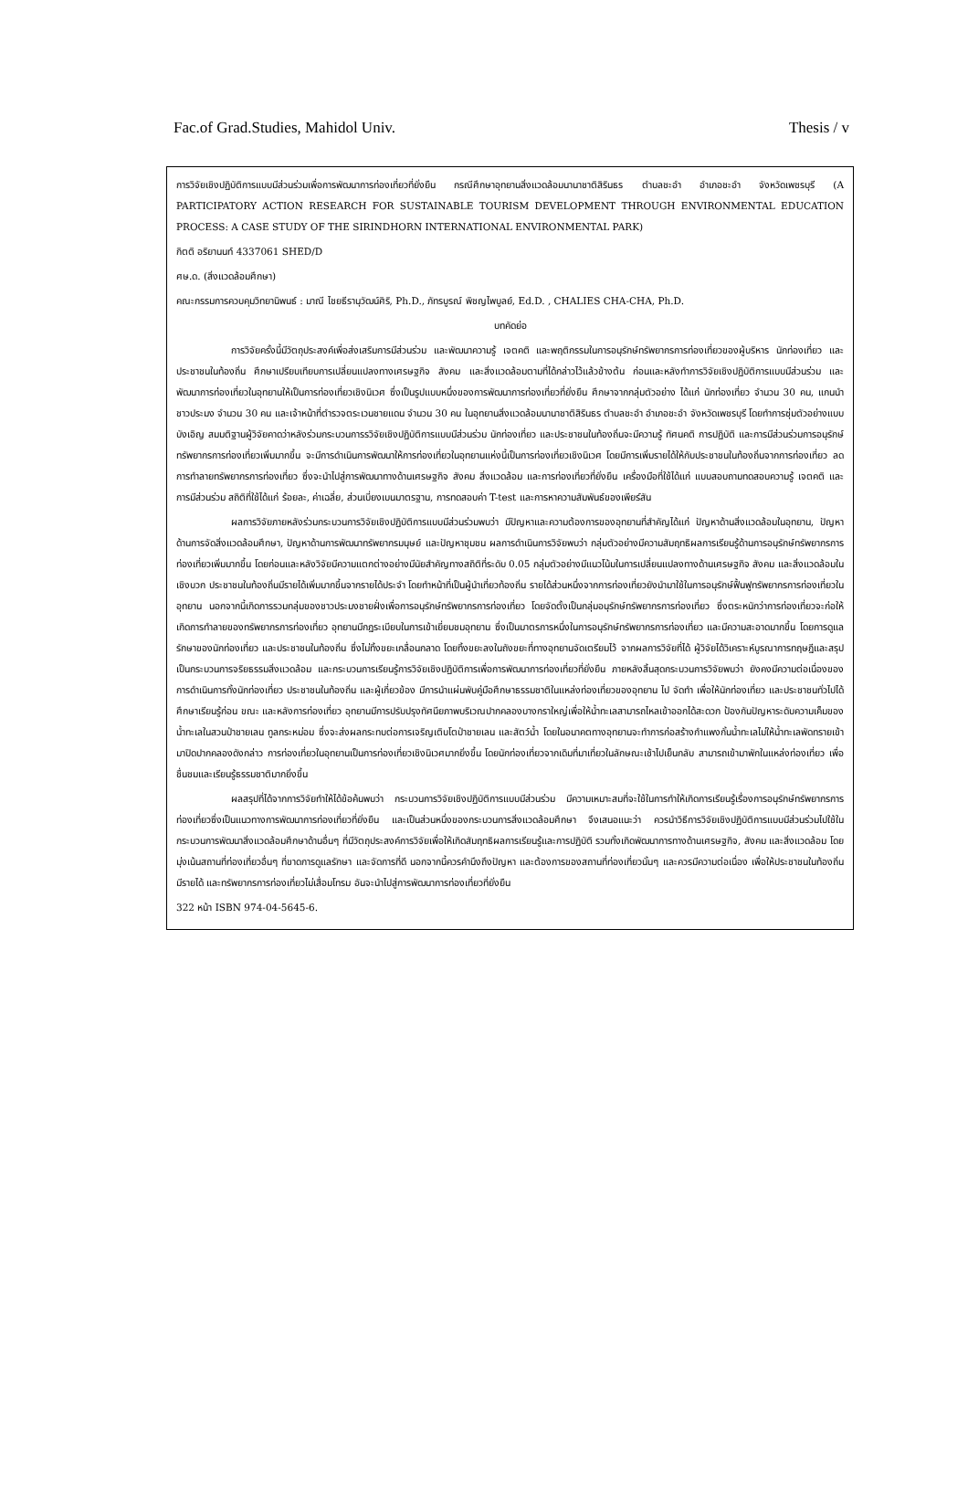Fac.of Grad.Studies, Mahidol Univ. Thesis / v
การวิจัยเชิงปฏิบัติการแบบมีส่วนร่วมเพื่อการพัฒนาการท่องเที่ยวที่ยั่งยืน กรณีศึกษาอุทยานสิ่งแวดล้อมนานาชาติสิรินธร ตำบลชะอำ อำเภอชะอำ จังหวัดเพชรบุรี (A PARTICIPATORY ACTION RESEARCH FOR SUSTAINABLE TOURISM DEVELOPMENT THROUGH ENVIRONMENTAL EDUCATION PROCESS: A CASE STUDY OF THE SIRINDHORN INTERNATIONAL ENVIRONMENTAL PARK)
กิตติ อริยานนท์ 4337061 SHED/D
ศษ.ด. (สิ่งแวดล้อมศึกษา)
คณะกรรมการควบคุมวิทยานิพนธ์ : มาณี ไชยธีรานุวัฒน์ศิริ, Ph.D., ภัทรบูรณ์ พิชญไพบูลย์, Ed.D. , CHALIES CHA-CHA, Ph.D.
บทคัดย่อ
การวิจัยครั้งนี้มีวัตถุประสงค์เพื่อส่งเสริมการมีส่วนร่วม และพัฒนาความรู้ เจตคติ และพฤติกรรมในการอนุรักษ์ทรัพยากรการท่องเที่ยวของผู้บริหาร นักท่องเที่ยว และประชาชนในท้องถิ่น ศึกษาเปรียบเทียบการเปลี่ยนแปลงทางเศรษฐกิจ สังคม และสิ่งแวดล้อมตามที่ได้กล่าวไว้แล้วข้างต้น ก่อนและหลังทำการวิจัยเชิงปฏิบัติการแบบมีส่วนร่วม และพัฒนาการท่องเที่ยวในอุทยานให้เป็นการท่องเที่ยวเชิงนิเวศ ซึ่งเป็นรูปแบบหนึ่งของการพัฒนาการท่องเที่ยวที่ยั่งยืน ศึกษาจากกลุ่มตัวอย่าง ได้แก่ นักท่องเที่ยว จำนวน 30 คน, แกนนำชาวประมง จำนวน 30 คน และเจ้าหน้าที่ตำรวจตระเวนชายแดน จำนวน 30 คน ในอุทยานสิ่งแวดล้อมนานาชาติสิรินธร ตำบลชะอำ อำเภอชะอำ จังหวัดเพชรบุรี โดยทำการซุ่มตัวอย่างแบบบังเอิญ สมมติฐานผู้วิจัยคาดว่าหลังร่วมกระบวนการรวิจัยเชิงปฏิบัติการแบบมีส่วนร่วม นักท่องเที่ยว และประชาชนในท้องถิ่นจะมีความรู้ ทัศนคติ การปฏิบัติ และการมีส่วนร่วมการอนุรักษ์ทรัพยากรการท่องเที่ยวเพิ่มมากขึ้น จะมีการดำเนินการพัฒนาให้การท่องเที่ยวในอุทยานแห่งนี้เป็นการท่องเที่ยวเชิงนิเวศ โดยมีการเพิ่มรายได้ให้กับประชาชนในท้องถิ่นจากการท่องเที่ยว ลดการทำลายทรัพยากรการท่องเที่ยว ซึ่งจะนำไปสู่การพัฒนาทางด้านเศรษฐกิจ สังคม สิ่งแวดล้อม และการท่องเที่ยวที่ยั่งยืน เครื่องมือที่ใช้ได้แก่ แบบสอบถามทดสอบความรู้ เจตคติ และการมีส่วนร่วม สถิติที่ใช้ได้แก่ ร้อยละ, ค่าเฉลี่ย, ส่วนเบี่ยงเบนมาตรฐาน, การทดสอบค่า T-test และการหาความสัมพันธ์ของเพียร์สัน
ผลการวิจัยภายหลังร่วมกระบวนการวิจัยเชิงปฏิบัติการแบบมีส่วนร่วมพบว่า มีปัญหาและความต้องการของอุทยานที่สำคัญได้แก่ ปัญหาด้านสิ่งแวดล้อมในอุทยาน, ปัญหาด้านการจัดสิ่งแวดล้อมศึกษา, ปัญหาด้านการพัฒนาทรัพยากรมนุษย์ และปัญหาชุมชน ผลการดำเนินการวิจัยพบว่า กลุ่มตัวอย่างมีความสัมฤทธิผลการเรียนรู้ด้านการอนุรักษ์ทรัพยากรการท่องเที่ยวเพิ่มมากขึ้น โดยก่อนและหลังวิจัยมีความแตกต่างอย่างมีนัยสำคัญทางสถิติที่ระดับ 0.05 กลุ่มตัวอย่างมีแนวโน้มในการเปลี่ยนแปลงทางด้านเศรษฐกิจ สังคม และสิ่งแวดล้อมในเชิงบวก ประชาชนในท้องถิ่นมีรายได้เพิ่มมากขึ้นจากรายได้ประจำ โดยทำหน้าที่เป็นผู้นำเที่ยวท้องถิ่น รายได้ส่วนหนึ่งจากการท่องเที่ยวยังนำมาใช้ในการอนุรักษ์ฟื้นฟูทรัพยากรการท่องเที่ยวในอุทยาน นอกจากนี้เกิดการรวมกลุ่มของชาวประมงชายฝั่งเพื่อการอนุรักษ์ทรัพยากรการท่องเที่ยว โดยจัดตั้งเป็นกลุ่มอนุรักษ์ทรัพยากรการท่องเที่ยว ซึ่งตระหนักว่าการท่องเที่ยวจะก่อให้เกิดการทำลายของทรัพยากรการท่องเที่ยว อุทยานมีกฎระเบียบในการเข้าเยี่ยมชมอุทยาน ซึ่งเป็นมาตรการหนึ่งในการอนุรักษ์ทรัพยากรการท่องเที่ยว และมีความสะอาดมากขึ้น โดยการดูแลรักษาของนักท่องเที่ยว และประชาชนในท้องถิ่น ซึ่งไม่ทิ้งขยะเกลื่อนกลาด โดยทิ้งขยะลงในถังขยะที่ทางอุทยานจัดเตรียมไว้ จากผลการวิจัยที่ได้ ผู้วิจัยได้วิเคราะห์บูรณาการทฤษฎีและสรุปเป็นกระบวนการจริยธรรมสิ่งแวดล้อม และกระบวนการเรียนรู้การวิจัยเชิงปฏิบัติการเพื่อการพัฒนาการท่องเที่ยวที่ยั่งยืน ภายหลังสิ้นสุดกระบวนการวิจัยพบว่า ยังคงมีความต่อเนื่องของการดำเนินการทั้งนักท่องเที่ยว ประชาชนในท้องถิ่น และผู้เกี่ยวข้อง มีการนำแผ่นพับคู่มือศึกษาธรรมชาติในแหล่งท่องเที่ยวของอุทยาน ไป จัดทำ เพื่อให้นักท่องเที่ยว และประชาชนทั่วไปได้ศึกษาเรียนรู้ก่อน ขณะ และหลังการท่องเที่ยว อุทยานมีการปรับปรุงทัศนียภาพบริเวณปากคลองบางกราใหญ่เพื่อให้น้ำทะเลสามารถไหลเข้าออกได้สะดวก ป้องกันปัญหาระดับความเค็มของน้ำทะเลในสวนป่าชายเลน ทูลกระหม่อม ซึ่งจะส่งผลกระทบต่อการเจริญเติบโตป่าชายเลน และสัตว์น้ำ โดยในอนาคตทางอุทยานจะทำการก่อสร้างกำแพงกั้นน้ำทะเลไม่ให้น้ำทะเลพัดทรายเข้ามาปิดปากคลองดังกล่าว การท่องเที่ยวในอุทยานเป็นการท่องเที่ยวเชิงนิเวศมากยิ่งขึ้น โดยนักท่องเที่ยวจากเดิมที่มาเที่ยวในลักษณะเช้าไปเย็นกลับ สามารถเข้ามาพักในแหล่งท่องเที่ยว เพื่อชื่นชมและเรียนรู้ธรรมชาติมากยิ่งขึ้น
ผลสรุปที่ได้จากการวิจัยทำให้ได้ข้อค้นพบว่า กระบวนการวิจัยเชิงปฏิบัติการแบบมีส่วนร่วม มีความเหมาะสมที่จะใช้ในการทำให้เกิดการเรียนรู้เรื่องการอนุรักษ์ทรัพยากรการท่องเที่ยวซึ่งเป็นแนวทางการพัฒนาการท่องเที่ยวที่ยั่งยืน และเป็นส่วนหนึ่งของกระบวนการสิ่งแวดล้อมศึกษา จึงเสนอแนะว่า ควรนำวิธีการวิจัยเชิงปฏิบัติการแบบมีส่วนร่วมไปใช้ในกระบวนการพัฒนาสิ่งแวดล้อมศึกษาด้านอื่นๆ ที่มีวัตถุประสงค์การวิจัยเพื่อให้เกิดสัมฤทธิผลการเรียนรู้และการปฏิบัติ รวมทั้งเกิดพัฒนาการทางด้านเศรษฐกิจ, สังคม และสิ่งแวดล้อม โดยมุ่งเน้นสถานที่ท่องเที่ยวอื่นๆ ที่ขาดการดูแลรักษา และจัดการที่ดี นอกจากนี้ควรคำนึงถึงปัญหา และต้องการของสถานที่ท่องเที่ยวนั้นๆ และควรมีความต่อเนื่อง เพื่อให้ประชาชนในท้องถิ่นมีรายได้ และทรัพยากรการท่องเที่ยวไม่เสื่อมโทรม อันจะนำไปสู่การพัฒนาการท่องเที่ยวที่ยั่งยืน
322 หน้า ISBN 974-04-5645-6.